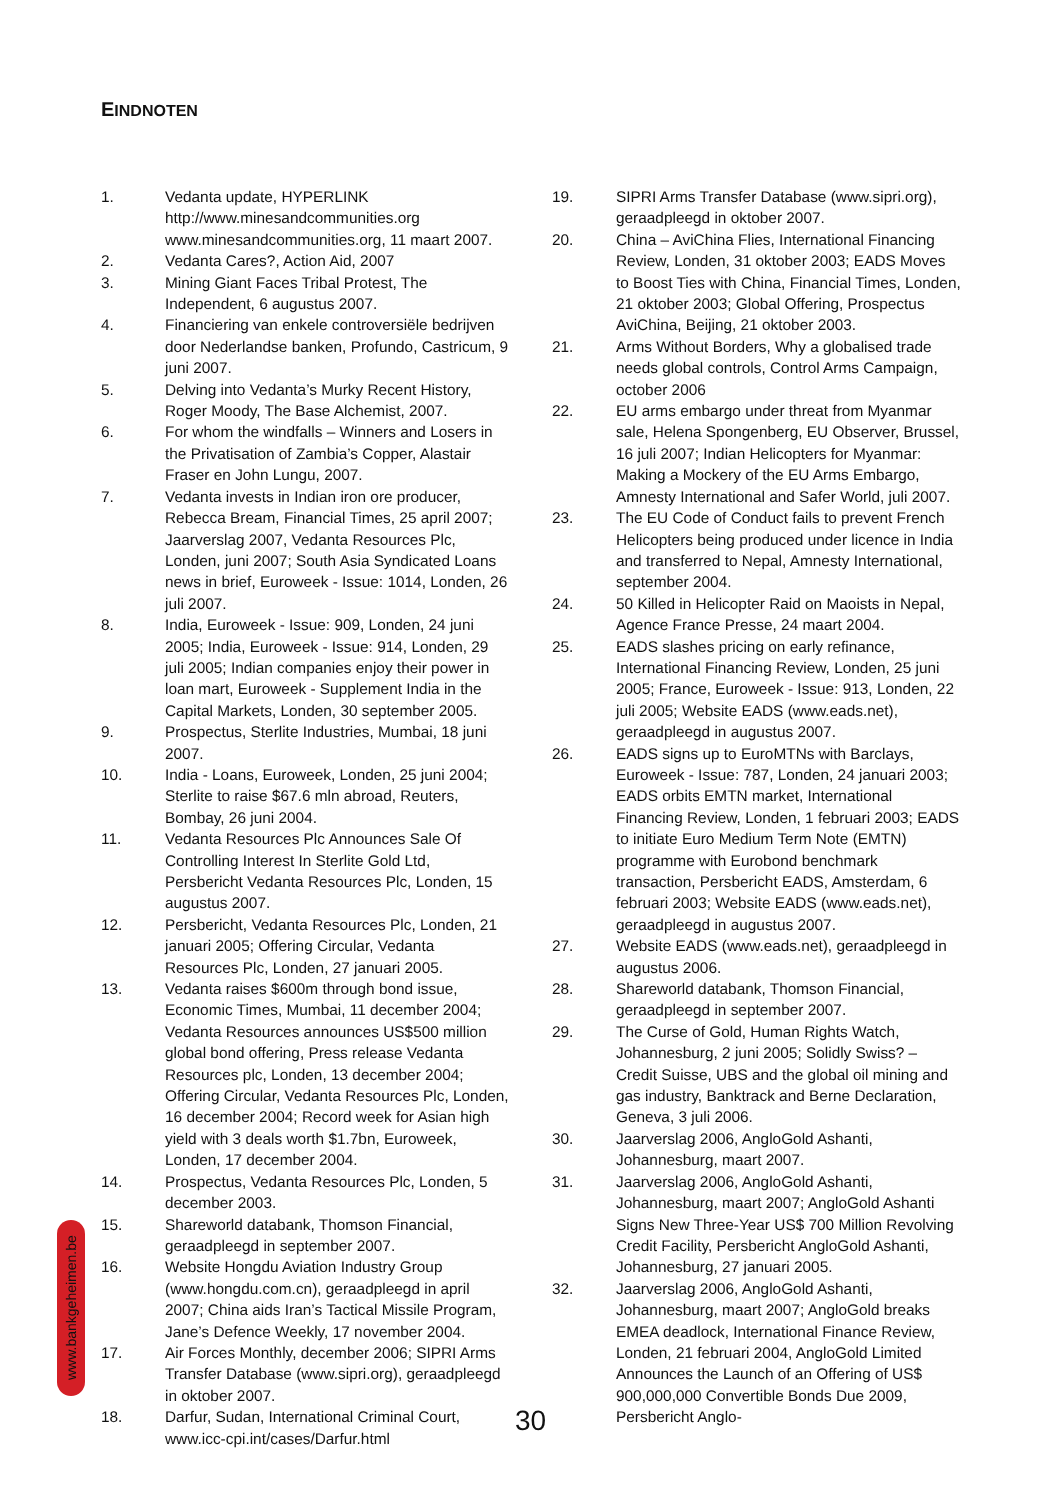EINDNOTEN
1. Vedanta update, HYPERLINK http://www.minesandcommunities.org www.minesandcommunities.org, 11 maart 2007.
2. Vedanta Cares?, Action Aid, 2007
3. Mining Giant Faces Tribal Protest, The Independent, 6 augustus 2007.
4. Financiering van enkele controversiële bedrijven door Nederlandse banken, Profundo, Castricum, 9 juni 2007.
5. Delving into Vedanta’s Murky Recent History, Roger Moody, The Base Alchemist, 2007.
6. For whom the windfalls – Winners and Losers in the Privatisation of Zambia’s Copper, Alastair Fraser en John Lungu, 2007.
7. Vedanta invests in Indian iron ore producer, Rebecca Bream, Financial Times, 25 april 2007; Jaarverslag 2007, Vedanta Resources Plc, Londen, juni 2007; South Asia Syndicated Loans news in brief, Euroweek - Issue: 1014, Londen, 26 juli 2007.
8. India, Euroweek - Issue: 909, Londen, 24 juni 2005; India, Euroweek - Issue: 914, Londen, 29 juli 2005; Indian companies enjoy their power in loan mart, Euroweek - Supplement India in the Capital Markets, Londen, 30 september 2005.
9. Prospectus, Sterlite Industries, Mumbai, 18 juni 2007.
10. India - Loans, Euroweek, Londen, 25 juni 2004; Sterlite to raise $67.6 mln abroad, Reuters, Bombay, 26 juni 2004.
11. Vedanta Resources Plc Announces Sale Of Controlling Interest In Sterlite Gold Ltd, Persbericht Vedanta Resources Plc, Londen, 15 augustus 2007.
12. Persbericht, Vedanta Resources Plc, Londen, 21 januari 2005; Offering Circular, Vedanta Resources Plc, Londen, 27 januari 2005.
13. Vedanta raises $600m through bond issue, Economic Times, Mumbai, 11 december 2004; Vedanta Resources announces US$500 million global bond offering, Press release Vedanta Resources plc, Londen, 13 december 2004; Offering Circular, Vedanta Resources Plc, Londen, 16 december 2004; Record week for Asian high yield with 3 deals worth $1.7bn, Euroweek, Londen, 17 december 2004.
14. Prospectus, Vedanta Resources Plc, Londen, 5 december 2003.
15. Shareworld databank, Thomson Financial, geraadpleegd in september 2007.
16. Website Hongdu Aviation Industry Group (www.hongdu.com.cn), geraadpleegd in april 2007; China aids Iran’s Tactical Missile Program, Jane’s Defence Weekly, 17 november 2004.
17. Air Forces Monthly, december 2006; SIPRI Arms Transfer Database (www.sipri.org), geraadpleegd in oktober 2007.
18. Darfur, Sudan, International Criminal Court, www.icc-cpi.int/cases/Darfur.html
19. SIPRI Arms Transfer Database (www.sipri.org), geraadpleegd in oktober 2007.
20. China – AviChina Flies, International Financing Review, Londen, 31 oktober 2003; EADS Moves to Boost Ties with China, Financial Times, Londen, 21 oktober 2003; Global Offering, Prospectus AviChina, Beijing, 21 oktober 2003.
21. Arms Without Borders, Why a globalised trade needs global controls, Control Arms Campaign, october 2006
22. EU arms embargo under threat from Myanmar sale, Helena Spongenberg, EU Observer, Brussel, 16 juli 2007; Indian Helicopters for Myanmar: Making a Mockery of the EU Arms Embargo, Amnesty International and Safer World, juli 2007.
23. The EU Code of Conduct fails to prevent French Helicopters being produced under licence in India and transferred to Nepal, Amnesty International, september 2004.
24. 50 Killed in Helicopter Raid on Maoists in Nepal, Agence France Presse, 24 maart 2004.
25. EADS slashes pricing on early refinance, International Financing Review, Londen, 25 juni 2005; France, Euroweek - Issue: 913, Londen, 22 juli 2005; Website EADS (www.eads.net), geraadpleegd in augustus 2007.
26. EADS signs up to EuroMTNs with Barclays, Euroweek - Issue: 787, Londen, 24 januari 2003; EADS orbits EMTN market, International Financing Review, Londen, 1 februari 2003; EADS to initiate Euro Medium Term Note (EMTN) programme with Eurobond benchmark transaction, Persbericht EADS, Amsterdam, 6 februari 2003; Website EADS (www.eads.net), geraadpleegd in augustus 2007.
27. Website EADS (www.eads.net), geraadpleegd in augustus 2006.
28. Shareworld databank, Thomson Financial, geraadpleegd in september 2007.
29. The Curse of Gold, Human Rights Watch, Johannesburg, 2 juni 2005; Solidly Swiss? – Credit Suisse, UBS and the global oil mining and gas industry, Banktrack and Berne Declaration, Geneva, 3 juli 2006.
30. Jaarverslag 2006, AngloGold Ashanti, Johannesburg, maart 2007.
31. Jaarverslag 2006, AngloGold Ashanti, Johannesburg, maart 2007; AngloGold Ashanti Signs New Three-Year US$ 700 Million Revolving Credit Facility, Persbericht AngloGold Ashanti, Johannesburg, 27 januari 2005.
32. Jaarverslag 2006, AngloGold Ashanti, Johannesburg, maart 2007; AngloGold breaks EMEA deadlock, International Finance Review, Londen, 21 februari 2004, AngloGold Limited Announces the Launch of an Offering of US$ 900,000,000 Convertible Bonds Due 2009, Persbericht Anglo-
www.bankgeheimen.be
30